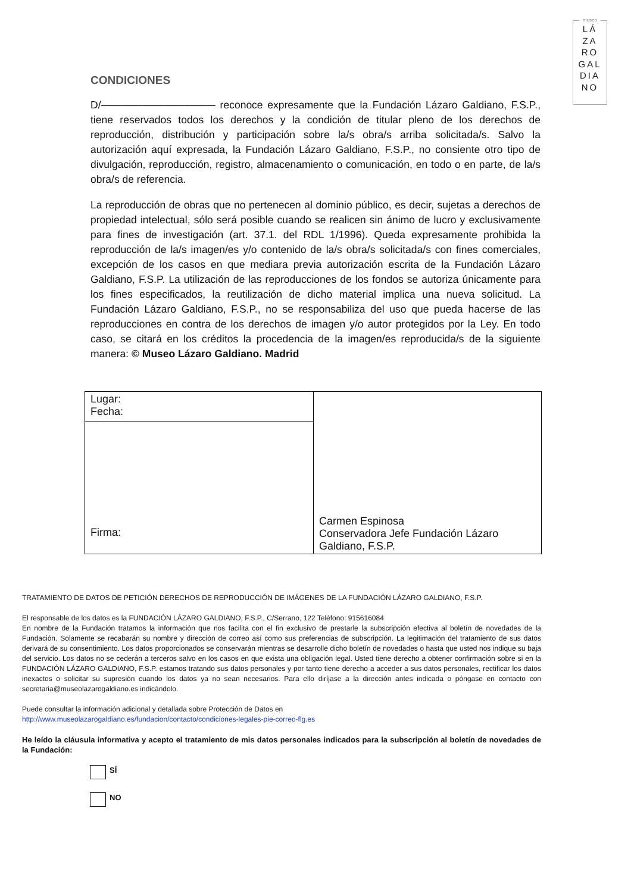museo
LÁ
ZA
RO
GAL
DIA
NO
CONDICIONES
D/——————————— reconoce expresamente que la Fundación Lázaro Galdiano, F.S.P., tiene reservados todos los derechos y la condición de titular pleno de los derechos de reproducción, distribución y participación sobre la/s obra/s arriba solicitada/s. Salvo la autorización aquí expresada, la Fundación Lázaro Galdiano, F.S.P., no consiente otro tipo de divulgación, reproducción, registro, almacenamiento o comunicación, en todo o en parte, de la/s obra/s de referencia.
La reproducción de obras que no pertenecen al dominio público, es decir, sujetas a derechos de propiedad intelectual, sólo será posible cuando se realicen sin ánimo de lucro y exclusivamente para fines de investigación (art. 37.1. del RDL 1/1996). Queda expresamente prohibida la reproducción de la/s imagen/es y/o contenido de la/s obra/s solicitada/s con fines comerciales, excepción de los casos en que mediara previa autorización escrita de la Fundación Lázaro Galdiano, F.S.P. La utilización de las reproducciones de los fondos se autoriza únicamente para los fines especificados, la reutilización de dicho material implica una nueva solicitud. La Fundación Lázaro Galdiano, F.S.P., no se responsabiliza del uso que pueda hacerse de las reproducciones en contra de los derechos de imagen y/o autor protegidos por la Ley. En todo caso, se citará en los créditos la procedencia de la imagen/es reproducida/s de la siguiente manera: © Museo Lázaro Galdiano. Madrid
| Lugar: Fecha: | Carmen Espinosa Conservadora Jefe Fundación Lázaro Galdiano, F.S.P. |
| Firma: | |
TRATAMIENTO DE DATOS DE PETICIÓN DERECHOS DE REPRODUCCIÓN DE IMÁGENES DE LA FUNDACIÓN LÁZARO GALDIANO, F.S.P.
El responsable de los datos es la FUNDACIÓN LÁZARO GALDIANO, F.S.P., C/Serrano, 122 Teléfono: 915616084
En nombre de la Fundación tratamos la información que nos facilita con el fin exclusivo de prestarle la subscripción efectiva al boletín de novedades de la Fundación. Solamente se recabarán su nombre y dirección de correo así como sus preferencias de subscripción. La legitimación del tratamiento de sus datos derivará de su consentimiento. Los datos proporcionados se conservarán mientras se desarrolle dicho boletín de novedades o hasta que usted nos indique su baja del servicio. Los datos no se cederán a terceros salvo en los casos en que exista una obligación legal. Usted tiene derecho a obtener confirmación sobre si en la FUNDACIÓN LÁZARO GALDIANO, F.S.P. estamos tratando sus datos personales y por tanto tiene derecho a acceder a sus datos personales, rectificar los datos inexactos o solicitar su supresión cuando los datos ya no sean necesarios. Para ello diríjase a la dirección antes indicada o póngase en contacto con secretaria@museolazarogaldiano.es indicándolo.
Puede consultar la información adicional y detallada sobre Protección de Datos en
http://www.museolazarogaldiano.es/fundacion/contacto/condiciones-legales-pie-correo-flg.es
He leído la cláusula informativa y acepto el tratamiento de mis datos personales indicados para la subscripción al boletín de novedades de la Fundación:
SÍ
NO